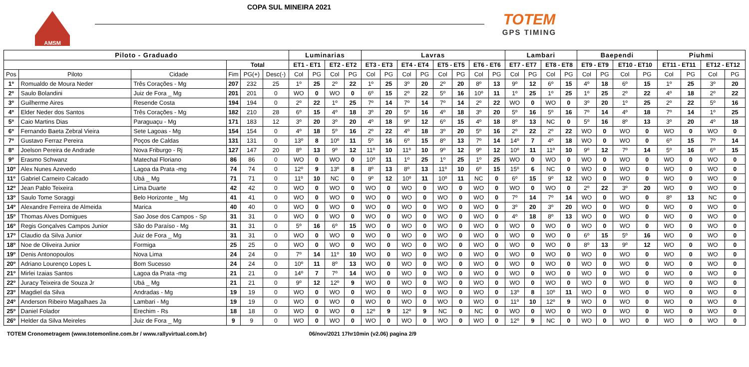AMSM
COPA SUL MINEIRA 2021
TOTEM
GPS TIMING
| Piloto - Graduado | | | | | | Luminarias | | | | Lavras | | | | | | | | Lambari | | | | Baependi | | | | Piuhmi | | | |
| --- | --- | --- | --- | --- | --- | --- | --- | --- | --- | --- | --- | --- | --- | --- | --- | --- | --- | --- | --- | --- | --- | --- | --- | --- | --- | --- | --- | --- | --- |
| | | | Total | | | ET1 - ET1 | | ET2 - ET2 | | ET3 - ET3 | | ET4 - ET4 | | ET5 - ET5 | | ET6 - ET6 | | ET7 - ET7 | | ET8 - ET8 | | ET9 - ET9 | | ET10 - ET10 | | ET11 - ET11 | | ET12 - ET12 | |
| Pos | Piloto | Cidade | Fim | PG(+) | Desc(-) | Col | PG | Col | PG | Col | PG | Col | PG | Col | PG | Col | PG | Col | PG | Col | PG | Col | PG | Col | PG | Col | PG | Col | PG |
| 1º | Romualdo de Moura Neder | Três Corações - Mg | 207 | 232 | 25 | 1º | 25 | 2º | 22 | 1º | 25 | 3º | 20 | 2º | 20 | 8º | 13 | 9º | 12 | 6º | 15 | 4º | 18 | 6º | 15 | 1º | 25 | 3º | 20 |
| 2º | Saulo Bolandini | Juiz de Fora _ Mg | 201 | 201 | 0 | WO | 0 | WO | 0 | 6º | 15 | 2º | 22 | 5º | 16 | 10º | 11 | 1º | 25 | 1º | 25 | 1º | 25 | 2º | 22 | 4º | 18 | 2º | 22 |
| 3º | Guilherme Aires | Resende Costa | 194 | 194 | 0 | 2º | 22 | 1º | 25 | 7º | 14 | 7º | 14 | 7º | 14 | 2º | 22 | WO | 0 | WO | 0 | 3º | 20 | 1º | 25 | 2º | 22 | 5º | 16 |
| 4º | Elder Neder dos Santos | Três Corações - Mg | 182 | 210 | 28 | 6º | 15 | 4º | 18 | 3º | 20 | 5º | 16 | 4º | 18 | 3º | 20 | 5º | 16 | 5º | 16 | 7º | 14 | 4º | 18 | 7º | 14 | 1º | 25 |
| 5º | Caio Martins Dias | Paraguaçu - Mg | 171 | 183 | 12 | 3º | 20 | 3º | 20 | 4º | 18 | 9º | 12 | 6º | 15 | 4º | 18 | 8º | 13 | NC | 0 | 5º | 16 | 8º | 13 | 3º | 20 | 4º | 18 |
| 6º | Fernando Baeta Zebral Vieira | Sete Lagoas - Mg | 154 | 154 | 0 | 4º | 18 | 5º | 16 | 2º | 22 | 4º | 18 | 3º | 20 | 5º | 16 | 2º | 22 | 2º | 22 | WO | 0 | WO | 0 | WO | 0 | WO | 0 |
| 7º | Gustavo Ferraz Pereira | Poços de Caldas | 131 | 131 | 0 | 13º | 8 | 10º | 11 | 5º | 16 | 6º | 15 | 8º | 13 | 7º | 14 | 14º | 7 | 4º | 18 | WO | 0 | WO | 0 | 6º | 15 | 7º | 14 |
| 8º | Joelson Pereira de Andrade | Nova Friburgo - Rj | 127 | 147 | 20 | 8º | 13 | 9º | 12 | 11º | 10 | 11º | 10 | 9º | 12 | 9º | 12 | 10º | 11 | 11º | 10 | 9º | 12 | 7º | 14 | 5º | 16 | 6º | 15 |
| 9º | Erasmo Schwanz | Matechal Floriano | 86 | 86 | 0 | WO | 0 | WO | 0 | 10º | 11 | 1º | 25 | 1º | 25 | 1º | 25 | WO | 0 | WO | 0 | WO | 0 | WO | 0 | WO | 0 | WO | 0 |
| 10º | Alex Nunes Azevedo | Lagoa da Prata -mg | 74 | 74 | 0 | 12º | 9 | 13º | 8 | 8º | 13 | 8º | 13 | 11º | 10 | 6º | 15 | 15º | 6 | NC | 0 | WO | 0 | WO | 0 | WO | 0 | WO | 0 |
| 11º | Gabriel Carneiro Calcado | Ubá _ Mg | 71 | 71 | 0 | 11º | 10 | NC | 0 | 9º | 12 | 10º | 11 | 10º | 11 | NC | 0 | 6º | 15 | 9º | 12 | WO | 0 | WO | 0 | WO | 0 | WO | 0 |
| 12º | Jean Pablo Teixeira | Lima Duarte | 42 | 42 | 0 | WO | 0 | WO | 0 | WO | 0 | WO | 0 | WO | 0 | WO | 0 | WO | 0 | WO | 0 | 2º | 22 | 3º | 20 | WO | 0 | WO | 0 |
| 13º | Saulo Tome Soraggi | Belo Horizonte _ Mg | 41 | 41 | 0 | WO | 0 | WO | 0 | WO | 0 | WO | 0 | WO | 0 | WO | 0 | 7º | 14 | 7º | 14 | WO | 0 | WO | 0 | 8º | 13 | NC | 0 |
| 14º | Alexandre Ferreira de Almeida | Marica | 40 | 40 | 0 | WO | 0 | WO | 0 | WO | 0 | WO | 0 | WO | 0 | WO | 0 | 3º | 20 | 3º | 20 | WO | 0 | WO | 0 | WO | 0 | WO | 0 |
| 15º | Thomas Alves Domigues | Sao Jose dos Campos - Sp | 31 | 31 | 0 | WO | 0 | WO | 0 | WO | 0 | WO | 0 | WO | 0 | WO | 0 | 4º | 18 | 8º | 13 | WO | 0 | WO | 0 | WO | 0 | WO | 0 |
| 16º | Regis Gonçalves Campos Junior | São do Paraíso - Mg | 31 | 31 | 0 | 5º | 16 | 6º | 15 | WO | 0 | WO | 0 | WO | 0 | WO | 0 | WO | 0 | WO | 0 | WO | 0 | WO | 0 | WO | 0 | WO | 0 |
| 17º | Claudio da Silva Junior | Juiz de Fora _ Mg | 31 | 31 | 0 | WO | 0 | WO | 0 | WO | 0 | WO | 0 | WO | 0 | WO | 0 | WO | 0 | WO | 0 | 6º | 15 | 5º | 16 | WO | 0 | WO | 0 |
| 18º | Noe de Oliveira Junior | Formiga | 25 | 25 | 0 | WO | 0 | WO | 0 | WO | 0 | WO | 0 | WO | 0 | WO | 0 | WO | 0 | WO | 0 | 8º | 13 | 9º | 12 | WO | 0 | WO | 0 |
| 19º | Denis Antonopoulos | Nova Lima | 24 | 24 | 0 | 7º | 14 | 11º | 10 | WO | 0 | WO | 0 | WO | 0 | WO | 0 | WO | 0 | WO | 0 | WO | 0 | WO | 0 | WO | 0 | WO | 0 |
| 20º | Adriano Lourenço Lopes L | Bom Sucesso | 24 | 24 | 0 | 10º | 11 | 8º | 13 | WO | 0 | WO | 0 | WO | 0 | WO | 0 | WO | 0 | WO | 0 | WO | 0 | WO | 0 | WO | 0 | WO | 0 |
| 21º | Mirlei Izaias Santos | Lagoa da Prata -mg | 21 | 21 | 0 | 14º | 7 | 7º | 14 | WO | 0 | WO | 0 | WO | 0 | WO | 0 | WO | 0 | WO | 0 | WO | 0 | WO | 0 | WO | 0 | WO | 0 |
| 22º | Juracy Teixeira de Souza Jr | Ubá _ Mg | 21 | 21 | 0 | 9º | 12 | 12º | 9 | WO | 0 | WO | 0 | WO | 0 | WO | 0 | WO | 0 | WO | 0 | WO | 0 | WO | 0 | WO | 0 | WO | 0 |
| 23º | Magdiel da Silva | Andradas - Mg | 19 | 19 | 0 | WO | 0 | WO | 0 | WO | 0 | WO | 0 | WO | 0 | WO | 0 | 13º | 8 | 10º | 11 | WO | 0 | WO | 0 | WO | 0 | WO | 0 |
| 24º | Anderson Ribeiro Magalhaes Ja | Lambari - Mg | 19 | 19 | 0 | WO | 0 | WO | 0 | WO | 0 | WO | 0 | WO | 0 | WO | 0 | 11º | 10 | 12º | 9 | WO | 0 | WO | 0 | WO | 0 | WO | 0 |
| 25º | Daniel Folador | Erechim - Rs | 18 | 18 | 0 | WO | 0 | WO | 0 | 12º | 9 | 12º | 9 | NC | 0 | NC | 0 | WO | 0 | WO | 0 | WO | 0 | WO | 0 | WO | 0 | WO | 0 |
| 26º | Helder da Silva Meireles | Juiz de Fora _ Mg | 9 | 9 | 0 | WO | 0 | WO | 0 | WO | 0 | WO | 0 | WO | 0 | WO | 0 | 12º | 9 | NC | 0 | WO | 0 | WO | 0 | WO | 0 | WO | 0 |
TOTEM Cronometragem (www.totemonline.com.br / www.rallyvirtual.com.br) 06/nov/2021 17hr10min (v2.06) pagina 2/9